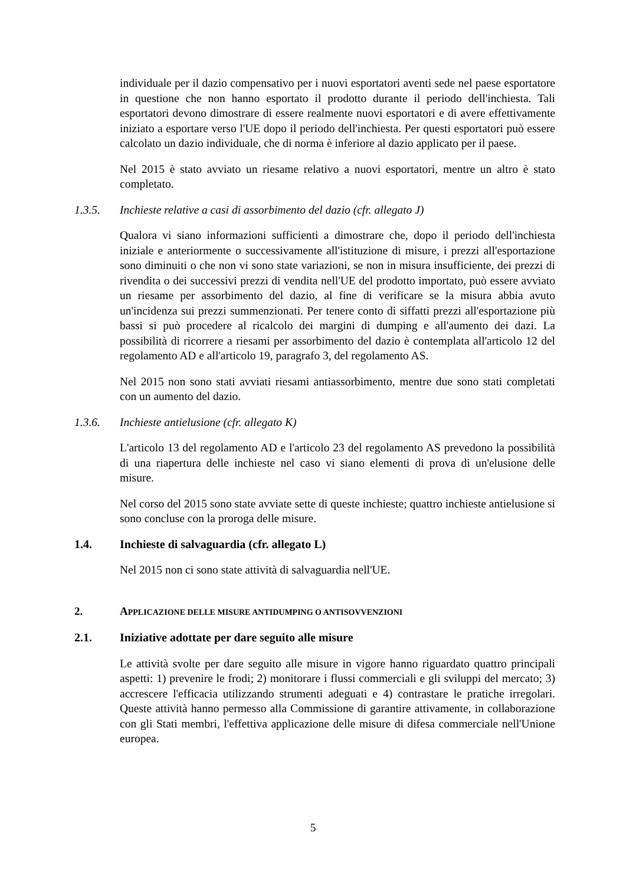individuale per il dazio compensativo per i nuovi esportatori aventi sede nel paese esportatore in questione che non hanno esportato il prodotto durante il periodo dell'inchiesta. Tali esportatori devono dimostrare di essere realmente nuovi esportatori e di avere effettivamente iniziato a esportare verso l'UE dopo il periodo dell'inchiesta. Per questi esportatori può essere calcolato un dazio individuale, che di norma è inferiore al dazio applicato per il paese.
Nel 2015 è stato avviato un riesame relativo a nuovi esportatori, mentre un altro è stato completato.
1.3.5. Inchieste relative a casi di assorbimento del dazio (cfr. allegato J)
Qualora vi siano informazioni sufficienti a dimostrare che, dopo il periodo dell'inchiesta iniziale e anteriormente o successivamente all'istituzione di misure, i prezzi all'esportazione sono diminuiti o che non vi sono state variazioni, se non in misura insufficiente, dei prezzi di rivendita o dei successivi prezzi di vendita nell'UE del prodotto importato, può essere avviato un riesame per assorbimento del dazio, al fine di verificare se la misura abbia avuto un'incidenza sui prezzi summenzionati. Per tenere conto di siffatti prezzi all'esportazione più bassi si può procedere al ricalcolo dei margini di dumping e all'aumento dei dazi. La possibilità di ricorrere a riesami per assorbimento del dazio è contemplata all'articolo 12 del regolamento AD e all'articolo 19, paragrafo 3, del regolamento AS.
Nel 2015 non sono stati avviati riesami antiassorbimento, mentre due sono stati completati con un aumento del dazio.
1.3.6. Inchieste antielusione (cfr. allegato K)
L'articolo 13 del regolamento AD e l'articolo 23 del regolamento AS prevedono la possibilità di una riapertura delle inchieste nel caso vi siano elementi di prova di un'elusione delle misure.
Nel corso del 2015 sono state avviate sette di queste inchieste; quattro inchieste antielusione si sono concluse con la proroga delle misure.
1.4. Inchieste di salvaguardia (cfr. allegato L)
Nel 2015 non ci sono state attività di salvaguardia nell'UE.
2. APPLICAZIONE DELLE MISURE ANTIDUMPING O ANTISOVVENZIONI
2.1. Iniziative adottate per dare seguito alle misure
Le attività svolte per dare seguito alle misure in vigore hanno riguardato quattro principali aspetti: 1) prevenire le frodi; 2) monitorare i flussi commerciali e gli sviluppi del mercato; 3) accrescere l'efficacia utilizzando strumenti adeguati e 4) contrastare le pratiche irregolari. Queste attività hanno permesso alla Commissione di garantire attivamente, in collaborazione con gli Stati membri, l'effettiva applicazione delle misure di difesa commerciale nell'Unione europea.
5